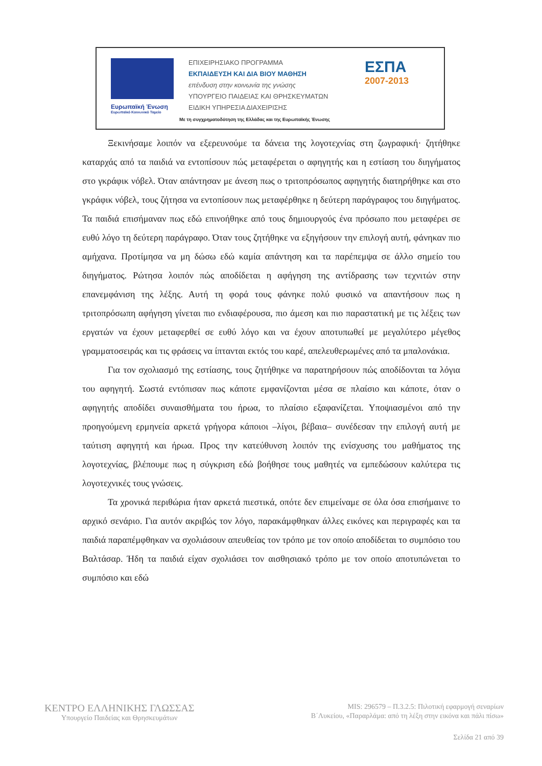Ευρωπαϊκή Ένωση
Ευρωπαϊκό Κοινωνικό Ταμείο
ΕΠΙΧΕΙΡΗΣΙΑΚΟ ΠΡΟΓΡΑΜΜΑ
ΕΚΠΑΙΔΕΥΣΗ ΚΑΙ ΔΙΑ ΒΙΟΥ ΜΑΘΗΣΗ
επένδυση στην κοινωνία της γνώσης
ΥΠΟΥΡΓΕΙΟ ΠΑΙΔΕΙΑΣ ΚΑΙ ΘΡΗΣΚΕΥΜΑΤΩΝ
ΕΙΔΙΚΗ ΥΠΗΡΕΣΙΑ ΔΙΑΧΕΙΡΙΣΗΣ
ΕΣΠΑ
2007-2013
Με τη συγχρηματοδότηση της Ελλάδας και της Ευρωπαϊκής Ένωσης
Ξεκινήσαμε λοιπόν να εξερευνούμε τα δάνεια της λογοτεχνίας στη ζωγραφική· ζητήθηκε καταρχάς από τα παιδιά να εντοπίσουν πώς μεταφέρεται ο αφηγητής και η εστίαση του διηγήματος στο γκράφικ νόβελ. Όταν απάντησαν με άνεση πως ο τριτοπρόσωπος αφηγητής διατηρήθηκε και στο γκράφικ νόβελ, τους ζήτησα να εντοπίσουν πως μεταφέρθηκε η δεύτερη παράγραφος του διηγήματος. Τα παιδιά επισήμαναν πως εδώ επινοήθηκε από τους δημιουργούς ένα πρόσωπο που μεταφέρει σε ευθύ λόγο τη δεύτερη παράγραφο. Όταν τους ζητήθηκε να εξηγήσουν την επιλογή αυτή, φάνηκαν πιο αμήχανα. Προτίμησα να μη δώσω εδώ καμία απάντηση και τα παρέπεμψα σε άλλο σημείο του διηγήματος. Ρώτησα λοιπόν πώς αποδίδεται η αφήγηση της αντίδρασης των τεχνιτών στην επανεμφάνιση της λέξης. Αυτή τη φορά τους φάνηκε πολύ φυσικό να απαντήσουν πως η τριτοπρόσωπη αφήγηση γίνεται πιο ενδιαφέρουσα, πιο άμεση και πιο παραστατική με τις λέξεις των εργατών να έχουν μεταφερθεί σε ευθύ λόγο και να έχουν αποτυπωθεί με μεγαλύτερο μέγεθος γραμματοσειράς και τις φράσεις να ίπτανται εκτός του καρέ, απελευθερωμένες από τα μπαλονάκια.
Για τον σχολιασμό της εστίασης, τους ζητήθηκε να παρατηρήσουν πώς αποδίδονται τα λόγια του αφηγητή. Σωστά εντόπισαν πως κάποτε εμφανίζονται μέσα σε πλαίσιο και κάποτε, όταν ο αφηγητής αποδίδει συναισθήματα του ήρωα, το πλαίσιο εξαφανίζεται. Υποψιασμένοι από την προηγούμενη ερμηνεία αρκετά γρήγορα κάποιοι –λίγοι, βέβαια– συνέδεσαν την επιλογή αυτή με ταύτιση αφηγητή και ήρωα. Προς την κατεύθυνση λοιπόν της ενίσχυσης του μαθήματος της λογοτεχνίας, βλέπουμε πως η σύγκριση εδώ βοήθησε τους μαθητές να εμπεδώσουν καλύτερα τις λογοτεχνικές τους γνώσεις.
Τα χρονικά περιθώρια ήταν αρκετά πιεστικά, οπότε δεν επιμείναμε σε όλα όσα επισήμαινε το αρχικό σενάριο. Για αυτόν ακριβώς τον λόγο, παρακάμφθηκαν άλλες εικόνες και περιγραφές και τα παιδιά παραπέμφθηκαν να σχολιάσουν απευθείας τον τρόπο με τον οποίο αποδίδεται το συμπόσιο του Βαλτάσαρ. Ήδη τα παιδιά είχαν σχολιάσει τον αισθησιακό τρόπο με τον οποίο αποτυπώνεται το συμπόσιο και εδώ
ΚΕΝΤΡΟ ΕΛΛΗΝΙΚΗΣ ΓΛΩΣΣΑΣ
Υπουργείο Παιδείας και Θρησκευμάτων
MIS: 296579 – Π.3.2.5: Πιλοτική εφαρμογή σεναρίων
Β΄Λυκείου, «Παραρλάμα: από τη λέξη στην εικόνα και πάλι πίσω»
Σελίδα 21 από 39